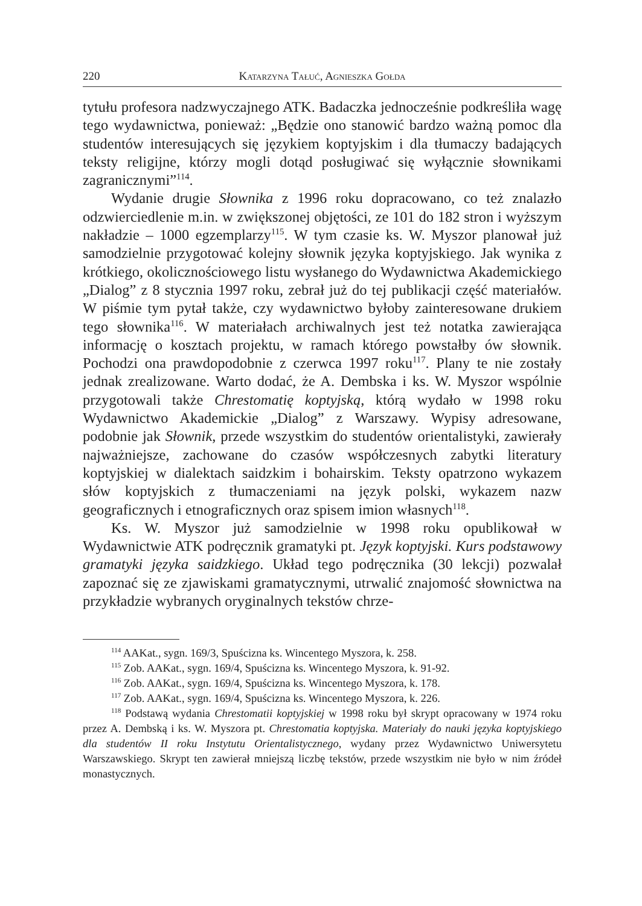220 Katarzyna Tałuć, Agnieszka Gołda
tytułu profesora nadzwyczajnego ATK. Badaczka jednocześnie podkreśliła wagę tego wydawnictwa, ponieważ: „Będzie ono stanowić bardzo ważną pomoc dla studentów interesujących się językiem koptyjskim i dla tłumaczy badających teksty religijne, którzy mogli dotąd posługiwać się wyłącznie słownikami zagranicznymi”<sup>114</sup>.
Wydanie drugie Słownika z 1996 roku dopracowano, co też znalazło odzwierciedlenie m.in. w zwiększonej objętości, ze 101 do 182 stron i wyższym nakładzie – 1000 egzemplarzy<sup>115</sup>. W tym czasie ks. W. Myszor planował już samodzielnie przygotować kolejny słownik języka koptyjskiego. Jak wynika z krótkiego, okolicznościowego listu wysłanego do Wydawnictwa Akademickiego „Dialog” z 8 stycznia 1997 roku, zebrał już do tej publikacji część materiałów. W piśmie tym pytał także, czy wydawnictwo byłoby zainteresowane drukiem tego słownika<sup>116</sup>. W materiałach archiwalnych jest też notatka zawierająca informację o kosztach projektu, w ramach którego powstałby ów słownik. Pochodzi ona prawdopodobnie z czerwca 1997 roku<sup>117</sup>. Plany te nie zostały jednak zrealizowane. Warto dodać, że A. Dembska i ks. W. Myszor wspólnie przygotowali także Chrestomatię koptyjską, którą wydało w 1998 roku Wydawnictwo Akademickie „Dialog” z Warszawy. Wypisy adresowane, podobnie jak Słownik, przede wszystkim do studentów orientalistyki, zawierały najważniejsze, zachowane do czasów współczesnych zabytki literatury koptyjskiej w dialektach saidzkim i bohairskim. Teksty opatrzono wykazem słów koptyjskich z tłumaczeniami na język polski, wykazem nazw geograficznych i etnograficznych oraz spisem imion własnych<sup>118</sup>.
Ks. W. Myszor już samodzielnie w 1998 roku opublikował w Wydawnictwie ATK podręcznik gramatyki pt. Język koptyjski. Kurs podstawowy gramatyki języka saidzkiego. Układ tego podręcznika (30 lekcji) pozwalał zapoznać się ze zjawiskami gramatycznymi, utrwalić znajomość słownictwa na przykładzie wybranych oryginalnych tekstów chrze-
<sup>114</sup> AAKat., sygn. 169/3, Spuścizna ks. Wincentego Myszora, k. 258.
<sup>115</sup> Zob. AAKat., sygn. 169/4, Spuścizna ks. Wincentego Myszora, k. 91-92.
<sup>116</sup> Zob. AAKat., sygn. 169/4, Spuścizna ks. Wincentego Myszora, k. 178.
<sup>117</sup> Zob. AAKat., sygn. 169/4, Spuścizna ks. Wincentego Myszora, k. 226.
<sup>118</sup> Podstawą wydania Chrestomatii koptyjskiej w 1998 roku był skrypt opracowany w 1974 roku przez A. Dembską i ks. W. Myszora pt. Chrestomatia koptyjska. Materiały do nauki języka koptyjskiego dla studentów II roku Instytutu Orientalistycznego, wydany przez Wydawnictwo Uniwersytetu Warszawskiego. Skrypt ten zawierał mniejszą liczbę tekstów, przede wszystkim nie było w nim źródeł monastycznych.